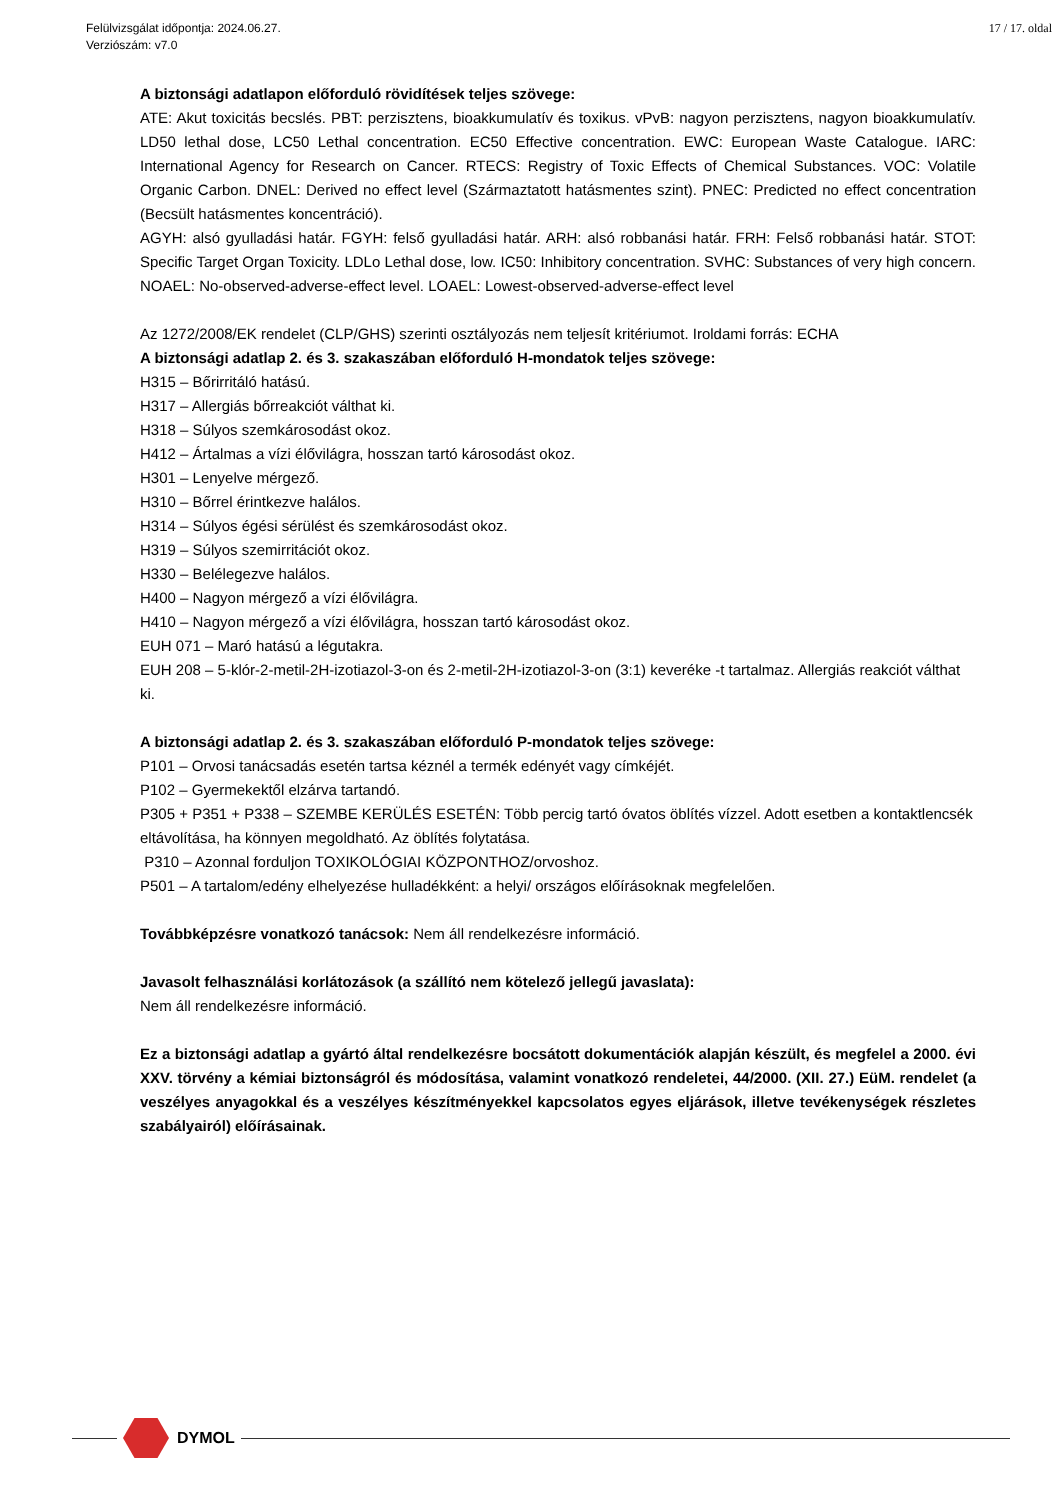Felülvizsgálat időpontja: 2024.06.27.
Verziószám: v7.0
17 / 17. oldal
A biztonsági adatlapon előforduló rövidítések teljes szövege:
ATE: Akut toxicitás becslés. PBT: perzisztens, bioakkumulatív és toxikus. vPvB: nagyon perzisztens, nagyon bioakkumulatív. LD50 lethal dose, LC50 Lethal concentration. EC50 Effective concentration. EWC: European Waste Catalogue. IARC: International Agency for Research on Cancer. RTECS: Registry of Toxic Effects of Chemical Substances. VOC: Volatile Organic Carbon. DNEL: Derived no effect level (Származtatott hatásmentes szint). PNEC: Predicted no effect concentration (Becsült hatásmentes koncentráció).
AGYH: alsó gyulladási határ. FGYH: felső gyulladási határ. ARH: alsó robbanási határ. FRH: Felső robbanási határ. STOT: Specific Target Organ Toxicity. LDLo Lethal dose, low. IC50: Inhibitory concentration. SVHC: Substances of very high concern. NOAEL: No-observed-adverse-effect level. LOAEL: Lowest-observed-adverse-effect level
Az 1272/2008/EK rendelet (CLP/GHS) szerinti osztályozás nem teljesít kritériumot. Iroldami forrás: ECHA
A biztonsági adatlap 2. és 3. szakaszában előforduló H-mondatok teljes szövege:
H315 – Bőrirritáló hatású.
H317 – Allergiás bőrreakciót válthat ki.
H318 – Súlyos szemkárosodást okoz.
H412 – Ártalmas a vízi élővilágra, hosszan tartó károsodást okoz.
H301 – Lenyelve mérgező.
H310 – Bőrrel érintkezve halálos.
H314 – Súlyos égési sérülést és szemkárosodást okoz.
H319 – Súlyos szemirritációt okoz.
H330 – Belélegezve halálos.
H400 – Nagyon mérgező a vízi élővilágra.
H410 – Nagyon mérgező a vízi élővilágra, hosszan tartó károsodást okoz.
EUH 071 – Maró hatású a légutakra.
EUH 208 – 5-klór-2-metil-2H-izotiazol-3-on és 2-metil-2H-izotiazol-3-on (3:1) keveréke -t tartalmaz. Allergiás reakciót válthat ki.
A biztonsági adatlap 2. és 3. szakaszában előforduló P-mondatok teljes szövege:
P101 – Orvosi tanácsadás esetén tartsa kéznél a termék edényét vagy címkéjét.
P102 – Gyermekektől elzárva tartandó.
P305 + P351 + P338 – SZEMBE KERÜLÉS ESETÉN: Több percig tartó óvatos öblítés vízzel. Adott esetben a kontaktlencsék eltávolítása, ha könnyen megoldható. Az öblítés folytatása.
P310 – Azonnal forduljon TOXIKOLÓGIAI KÖZPONTHOZ/orvoshoz.
P501 – A tartalom/edény elhelyezése hulladékként: a helyi/ országos előírásoknak megfelelően.
Továbbképzésre vonatkozó tanácsok: Nem áll rendelkezésre információ.
Javasolt felhasználási korlátozások (a szállító nem kötelező jellegű javaslata):
Nem áll rendelkezésre információ.
Ez a biztonsági adatlap a gyártó által rendelkezésre bocsátott dokumentációk alapján készült, és megfelel a 2000. évi XXV. törvény a kémiai biztonságról és módosítása, valamint vonatkozó rendeletei, 44/2000. (XII. 27.) EüM. rendelet (a veszélyes anyagokkal és a veszélyes készítményekkel kapcsolatos egyes eljárások, illetve tevékenységek részletes szabályairól) előírásainak.
DYMOL